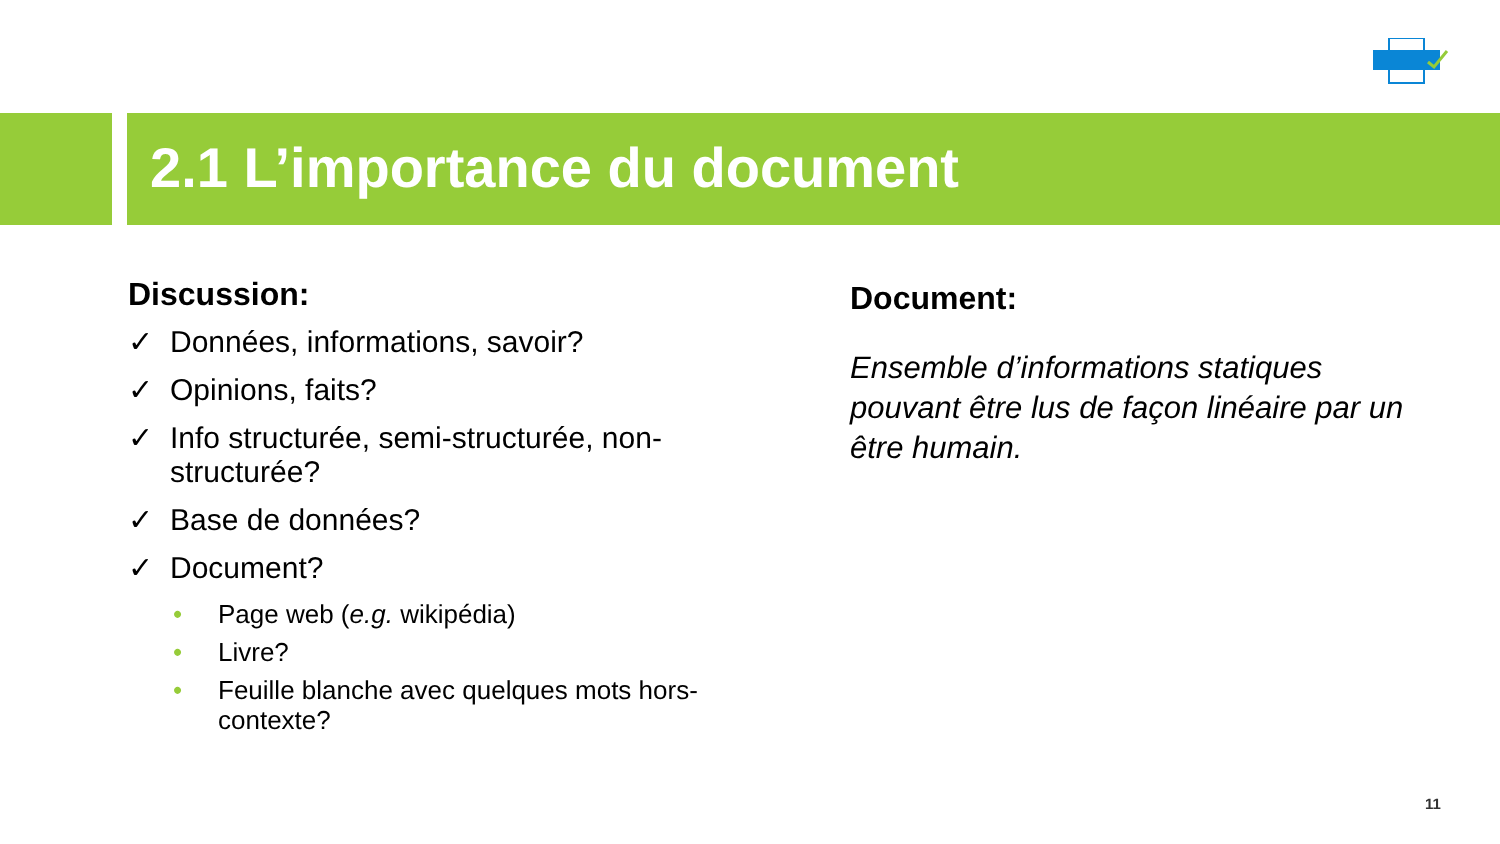2.1 L’importance du document
Discussion:
✓ Données, informations, savoir?
✓ Opinions, faits?
✓ Info structurée, semi-structurée, non-structurée?
✓ Base de données?
✓ Document?
• Page web (e.g. wikipédia)
• Livre?
• Feuille blanche avec quelques mots hors-contexte?
Document:
Ensemble d’informations statiques pouvant être lus de façon linéaire par un être humain.
11